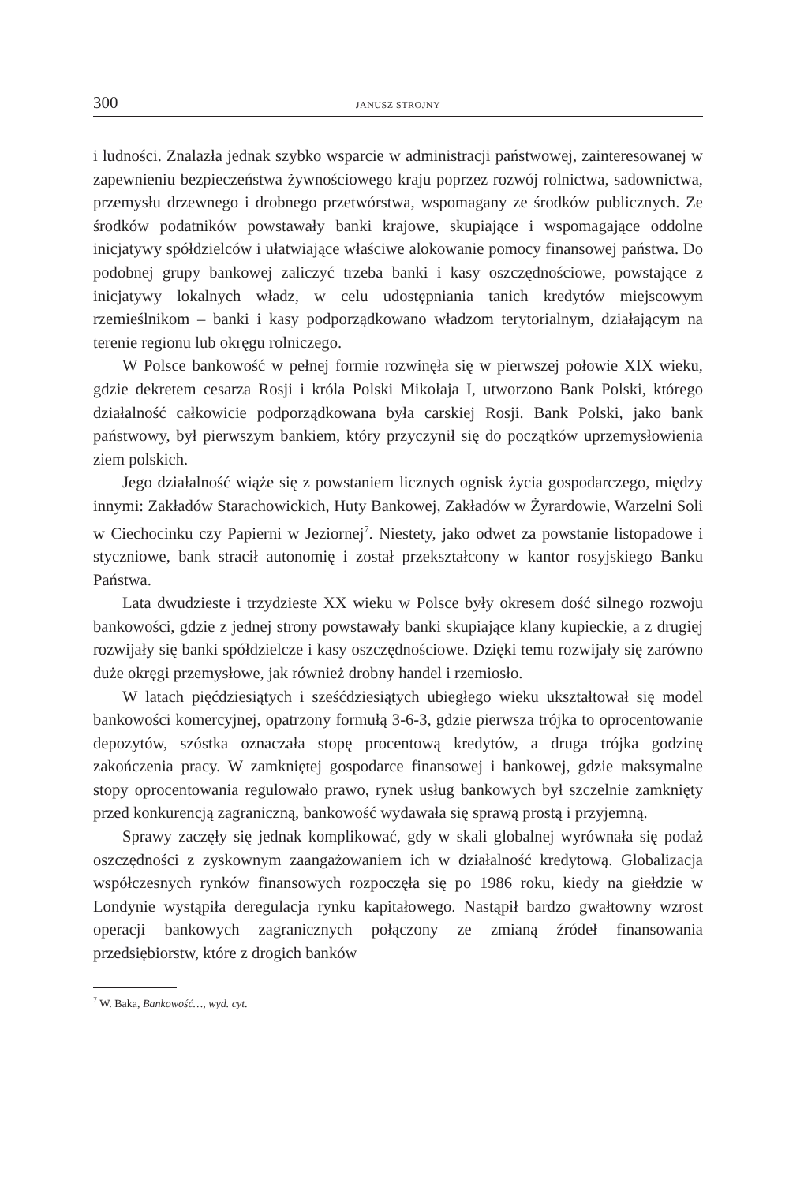300 JANUSZ STROJNY
i ludności. Znalazła jednak szybko wsparcie w administracji państwowej, zainteresowanej w zapewnieniu bezpieczeństwa żywnościowego kraju poprzez rozwój rolnictwa, sadownictwa, przemysłu drzewnego i drobnego przetwórstwa, wspomagany ze środków publicznych. Ze środków podatników powstawały banki krajowe, skupiające i wspomagające oddolne inicjatywy spółdzielców i ułatwiające właściwe alokowanie pomocy finansowej państwa. Do podobnej grupy bankowej zaliczyć trzeba banki i kasy oszczędnościowe, powstające z inicjatywy lokalnych władz, w celu udostępniania tanich kredytów miejscowym rzemieślnikom – banki i kasy podporządkowano władzom terytorialnym, działającym na terenie regionu lub okręgu rolniczego.
W Polsce bankowość w pełnej formie rozwinęła się w pierwszej połowie XIX wieku, gdzie dekretem cesarza Rosji i króla Polski Mikołaja I, utworzono Bank Polski, którego działalność całkowicie podporządkowana była carskiej Rosji. Bank Polski, jako bank państwowy, był pierwszym bankiem, który przyczynił się do początków uprzemysłowienia ziem polskich.
Jego działalność wiąże się z powstaniem licznych ognisk życia gospodarczego, między innymi: Zakładów Starachowickich, Huty Bankowej, Zakładów w Żyrardowie, Warzelni Soli w Ciechocinku czy Papierni w Jeziornej<sup>7</sup>. Niestety, jako odwet za powstanie listopadowe i styczniowe, bank stracił autonomię i został przekształcony w kantor rosyjskiego Banku Państwa.
Lata dwudzieste i trzydzieste XX wieku w Polsce były okresem dość silnego rozwoju bankowości, gdzie z jednej strony powstawały banki skupiające klany kupieckie, a z drugiej rozwijały się banki spółdzielcze i kasy oszczędnościowe. Dzięki temu rozwijały się zarówno duże okręgi przemysłowe, jak również drobny handel i rzemiosło.
W latach pięćdziesiątych i sześćdziesiątych ubiegłego wieku ukształtował się model bankowości komercyjnej, opatrzony formułą 3-6-3, gdzie pierwsza trójka to oprocentowanie depozytów, szóstka oznaczała stopę procentową kredytów, a druga trójka godzinę zakończenia pracy. W zamkniętej gospodarce finansowej i bankowej, gdzie maksymalne stopy oprocentowania regulowało prawo, rynek usług bankowych był szczelnie zamknięty przed konkurencją zagraniczną, bankowość wydawała się sprawą prostą i przyjemną.
Sprawy zaczęły się jednak komplikować, gdy w skali globalnej wyrównała się podaż oszczędności z zyskownym zaangażowaniem ich w działalność kredytową. Globalizacja współczesnych rynków finansowych rozpoczęła się po 1986 roku, kiedy na giełdzie w Londynie wystąpiła deregulacja rynku kapitałowego. Nastąpił bardzo gwałtowny wzrost operacji bankowych zagranicznych połączony ze zmianą źródeł finansowania przedsiębiorstw, które z drogich banków
<sup>7</sup> W. Baka, Bankowość…, wyd. cyt.